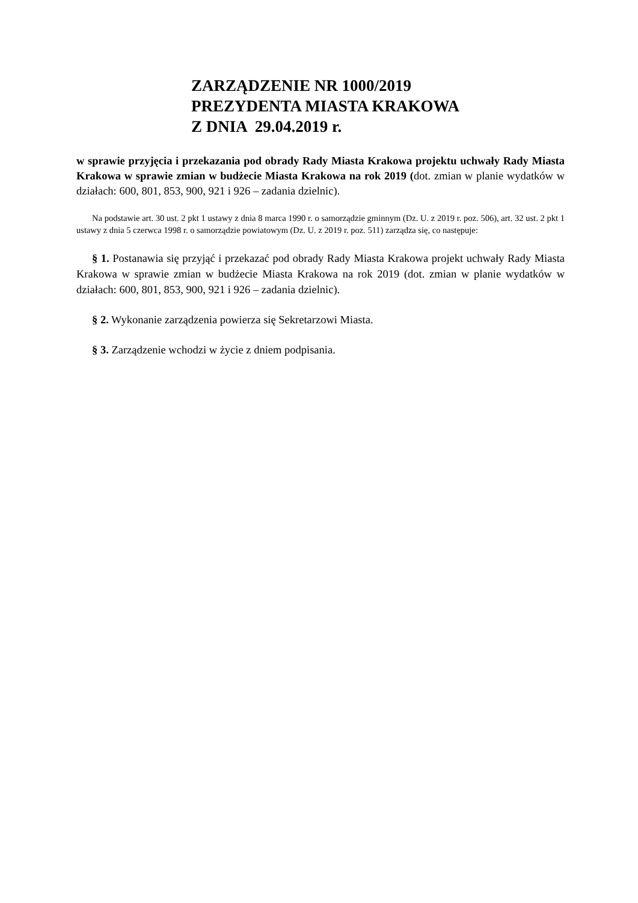ZARZĄDZENIE NR 1000/2019
PREZYDENTA MIASTA KRAKOWA
Z DNIA 29.04.2019 r.
w sprawie przyjęcia i przekazania pod obrady Rady Miasta Krakowa projektu uchwały Rady Miasta Krakowa w sprawie zmian w budżecie Miasta Krakowa na rok 2019 (dot. zmian w planie wydatków w działach: 600, 801, 853, 900, 921 i 926 – zadania dzielnic).
Na podstawie art. 30 ust. 2 pkt 1 ustawy z dnia 8 marca 1990 r. o samorządzie gminnym (Dz. U. z 2019 r. poz. 506), art. 32 ust. 2 pkt 1 ustawy z dnia 5 czerwca 1998 r. o samorządzie powiatowym (Dz. U. z 2019 r. poz. 511) zarządza się, co następuje:
§ 1. Postanawia się przyjąć i przekazać pod obrady Rady Miasta Krakowa projekt uchwały Rady Miasta Krakowa w sprawie zmian w budżecie Miasta Krakowa na rok 2019 (dot. zmian w planie wydatków w działach: 600, 801, 853, 900, 921 i 926 – zadania dzielnic).
§ 2. Wykonanie zarządzenia powierza się Sekretarzowi Miasta.
§ 3. Zarządzenie wchodzi w życie z dniem podpisania.